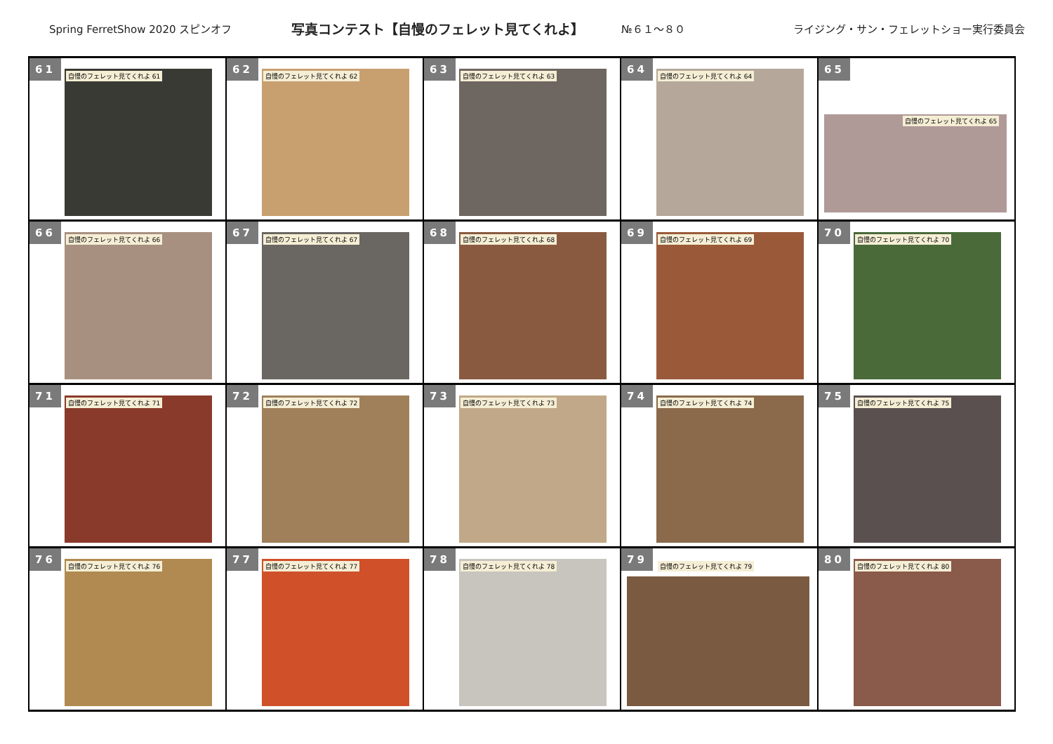Spring FerretShow 2020 スピンオフ 写真コンテスト【自慢のフェレット見てくれよ】 №６１～８０ ライジング・サン・フェレットショー実行委員会
| 61 自慢のフェレット見てくれよ 61 | 62 自慢のフェレット見てくれよ 62 | 63 自慢のフェレット見てくれよ 63 | 64 自慢のフェレット見てくれよ 64 | 65 自慢のフェレット見てくれよ 65 |
| 66 自慢のフェレット見てくれよ 66 | 67 自慢のフェレット見てくれよ 67 | 68 自慢のフェレット見てくれよ 68 | 69 自慢のフェレット見てくれよ 69 | 70 自慢のフェレット見てくれよ 70 |
| 71 自慢のフェレット見てくれよ 71 | 72 自慢のフェレット見てくれよ 72 | 73 自慢のフェレット見てくれよ 73 | 74 自慢のフェレット見てくれよ 74 | 75 自慢のフェレット見てくれよ 75 |
| 76 自慢のフェレット見てくれよ 76 | 77 自慢のフェレット見てくれよ 77 | 78 自慢のフェレット見てくれよ 78 | 79 自慢のフェレット見てくれよ 79 | 80 自慢のフェレット見てくれよ 80 |